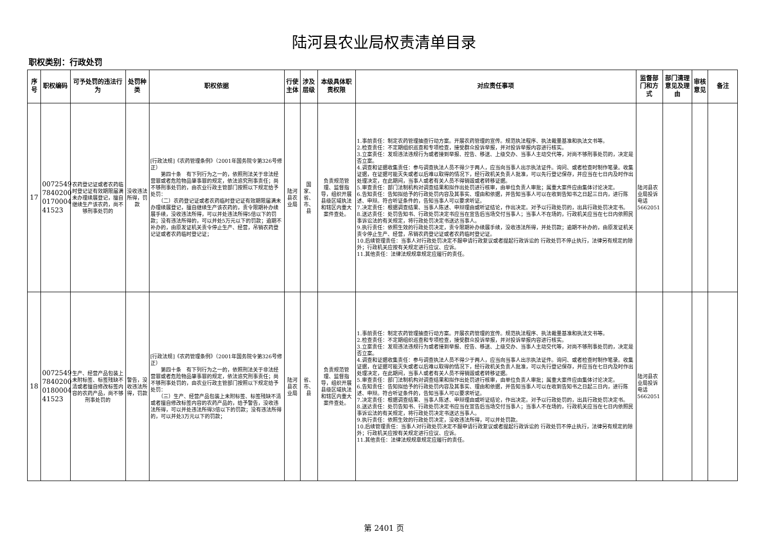陆河县农业局权责清单目录
职权类别：行政处罚
| 序号 | 职权编码 | 可予处罚的违法行为 | 处罚种类 | 职权依据 | 行使主体 | 涉及层级 | 本级具体职责权限 | 对应责任事项 | 监督部门和方式 | 部门清理意见及理由 | 审核意见 | 备注 |
| --- | --- | --- | --- | --- | --- | --- | --- | --- | --- | --- | --- | --- |
| 17 | 0072549 7840200 0170004 41523 | 农药登记证或者农药临时登记证有效期限届满未办理续展登记，擅自继续生产该农药，尚不够刑事处罚的 | 没收违法所得，罚款 | [行政法规]《农药管理条例》（2001年国务院令第326号修正） 第四十条 有下列行为之一的，依照刑法关于非法经营罪或者危险物品肇事罪的规定，依法追究刑事责任；尚不够刑事处罚的，由农业行政主管部门按照以下规定给予处罚： （二）农药登记证或者农药临时登记证有效期限届满未办理续展登记，擅自继续生产该农药的，责令限期补办续展手续，没收违法所得，可以并处违法所得5倍以下的罚款；没有违法所得的，可以并处5万元以下的罚款；逾期不补办的，由原发证机关责令停止生产、经营，吊销农药登记证或者农药临时登记证； | 陆河县农业局 | 国家、省、市、县 | 负责规范管理、监督指导，组织开展县级区域执法和辖区内重大案件查处。 | 1.事前责任：制定农药管理抽查行动方案。开展农药管理的宣传。规范执法程序、执法裁量基准和执法文书等。 2.检查责任：不定期组织巡查和专项检查，接受群众投诉举报，并对投诉举报内容进行核实。 3.立案责任：发现违法违规行为或者接到举报、控告、移送、上级交办、当事人主动交代等，对尚不够刑事处罚的，决定是否立案。 4.调查和证据收集责任：参与调查执法人员不得少于两人，应当向当事人出示执法证件。询问、或者检查时制作笔录。收集证据，在证据可能灭失或者以后难以取得的情况下，经行政机关负责人批准，可以先行登记保存，并应当在七日内及时作出处理决定，在此期间，当事人或者有关人员不得销毁或者转移证据。 5.审查责任：部门法制机构对调查结果和拟作出处罚进行核审，由单位负责人审批；属重大案件应由集体讨论决定。 6.告知责任：告知拟给予的行政处罚内容及其事实、理由和依据，并告知当事人可以在收到告知书之日起三日内，进行陈述、申辩。符合听证条件的，告知当事人可以要求听证。 7.决定责任：根据调查结果、当事人陈述、申辩理由或听证结论，作出决定。对予以行政处罚的，出具行政处罚决定书。 8.送达责任：处罚告知书、行政处罚决定书应当在宣告后当场交付当事人；当事人不在场的，行政机关应当在七日内依照民事诉讼法的有关规定，将行政处罚决定书送达当事人。 9.执行责任：依照生效的行政处罚决定，责令限期补办续展手续，没收违法所得，并处罚款；逾期不补办的，由原发证机关责令停止生产、经营，吊销农药登记证或者农药临时登记证。 10.后续管理责任：当事人对行政处罚决定不服申请行政复议或者提起行政诉讼的 行政处罚不停止执行，法律另有规定的除外；行政机关应按有关规定进行应议、应诉。 11.其他责任：法律法规规章规定应履行的责任。 | 陆河县农业局投诉电话5662051 | | | |
| 18 | 0072549 7840200 0180004 41523 | 生产、经营产品包装上未附标签、标签残缺不清或者擅自修改标签内容的农药产品，尚不够刑事处罚的 | 警告，没收违法所得，罚款 | [行政法规]《农药管理条例》（2001年国务院令第326号修正） 第四十条 有下列行为之一的，依照刑法关于非法经营罪或者危险物品肇事罪的规定，依法追究刑事责任；尚不够刑事处罚的，由农业行政主管部门按照以下规定给予处罚： （三）生产、经营产品包装上未附标签、标签残缺不清或者擅自修改标签内容的农药产品的，给予警告，没收违法所得，可以并处违法所得3倍以下的罚款；没有违法所得的，可以并处3万元以下的罚款； | 陆河县农业局 | 省、市、县 | 负责规范管理、监督指导，组织开展县级区域执法和辖区内重大案件查处。 | 1.事前责任：制定农药管理抽查行动方案。开展农药管理的宣传。规范执法程序、执法裁量基准和执法文书等。 2.检查责任：不定期组织巡查和专项检查，接受群众投诉举报，并对投诉举报内容进行核实。 3.立案责任：发现违法违规行为或者接到举报、控告、移送、上级交办、当事人主动交代等，对尚不够刑事处罚的，决定是否立案。 4.调查和证据收集责任：参与调查执法人员不得少于两人，应当向当事人出示执法证件。询问、或者检查时制作笔录。收集证据，在证据可能灭失或者以后难以取得的情况下，经行政机关负责人批准，可以先行登记保存，并应当在七日内及时作出处理决定，在此期间，当事人或者有关人员不得销毁或者转移证据。 5.审查责任：部门法制机构对调查结果和拟作出处罚进行核审，由单位负责人审批；属重大案件应由集体讨论决定。 6.告知责任：告知拟给予的行政处罚内容及其事实、理由和依据，并告知当事人可以在收到告知书之日起三日内，进行陈述、申辩。符合听证条件的，告知当事人可以要求听证。 7.决定责任：根据调查结果、当事人陈述、申辩理由或听证结论，作出决定。对予以行政处罚的，出具行政处罚决定书。 8.送达责任：处罚告知书、行政处罚决定书应当在宣告后当场交付当事人；当事人不在场的，行政机关应当在七日内依照民事诉讼法的有关规定，将行政处罚决定书送达当事人。 9.执行责任：依照生效的行政处罚决定，没收违法所得，可以并处罚款。 10.后续管理责任：当事人对行政处罚决定不服申请行政复议或者提起行政诉讼的 行政处罚不停止执行，法律另有规定的除外；行政机关应按有关规定进行应议、应诉。 11.其他责任：法律法规规章规定应履行的责任。 | 陆河县农业局投诉电话5662051 | | | |
第 2401 页